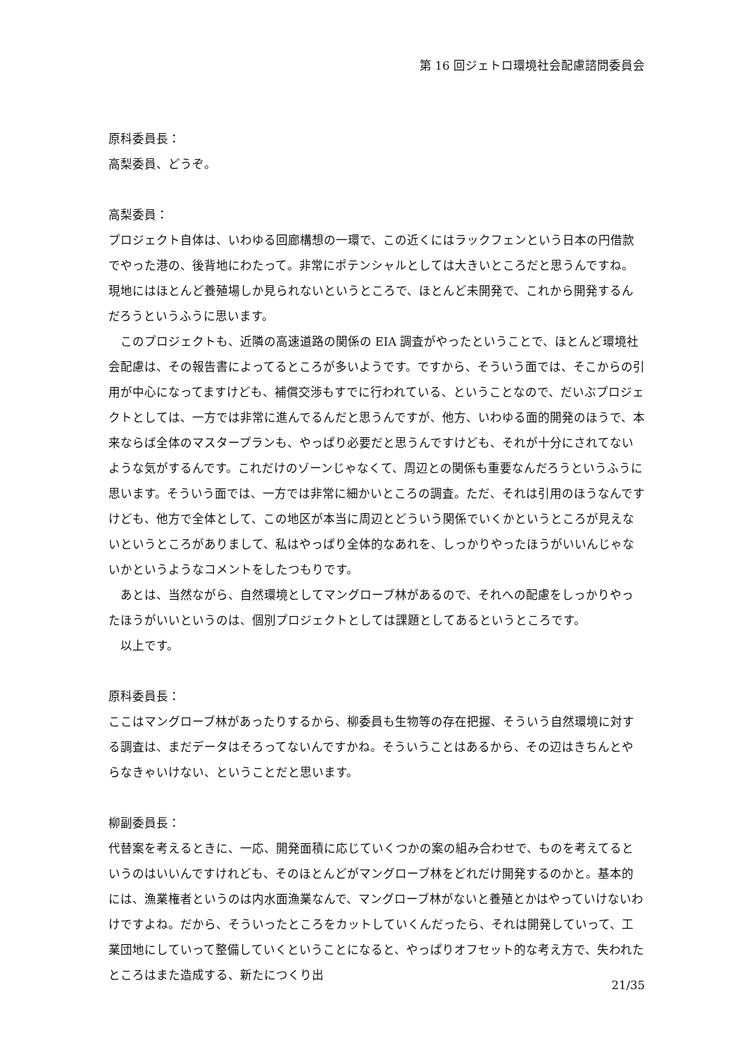第 16 回ジェトロ環境社会配慮諮問委員会
原科委員長：
高梨委員、どうぞ。
高梨委員：
プロジェクト自体は、いわゆる回廊構想の一環で、この近くにはラックフェンという日本の円借款でやった港の、後背地にわたって。非常にポテンシャルとしては大きいところだと思うんですね。現地にはほとんど養殖場しか見られないというところで、ほとんど未開発で、これから開発するんだろうというふうに思います。
このプロジェクトも、近隣の高速道路の関係の EIA 調査がやったということで、ほとんど環境社会配慮は、その報告書によってるところが多いようです。ですから、そういう面では、そこからの引用が中心になってますけども、補償交渉もすでに行われている、ということなので、だいぶプロジェクトとしては、一方では非常に進んでるんだと思うんですが、他方、いわゆる面的開発のほうで、本来ならば全体のマスタープランも、やっぱり必要だと思うんですけども、それが十分にされてないような気がするんです。これだけのゾーンじゃなくて、周辺との関係も重要なんだろうというふうに思います。そういう面では、一方では非常に細かいところの調査。ただ、それは引用のほうなんですけども、他方で全体として、この地区が本当に周辺とどういう関係でいくかというところが見えないというところがありまして、私はやっぱり全体的なあれを、しっかりやったほうがいいんじゃないかというようなコメントをしたつもりです。
あとは、当然ながら、自然環境としてマングローブ林があるので、それへの配慮をしっかりやったほうがいいというのは、個別プロジェクトとしては課題としてあるというところです。
以上です。
原科委員長：
ここはマングローブ林があったりするから、柳委員も生物等の存在把握、そういう自然環境に対する調査は、まだデータはそろってないんですかね。そういうことはあるから、その辺はきちんとやらなきゃいけない、ということだと思います。
柳副委員長：
代替案を考えるときに、一応、開発面積に応じていくつかの案の組み合わせで、ものを考えてるというのはいいんですけれども、そのほとんどがマングローブ林をどれだけ開発するのかと。基本的には、漁業権者というのは内水面漁業なんで、マングローブ林がないと養殖とかはやっていけないわけですよね。だから、そういったところをカットしていくんだったら、それは開発していって、工業団地にしていって整備していくということになると、やっぱりオフセット的な考え方で、失われたところはまた造成する、新たにつくり出
21/35